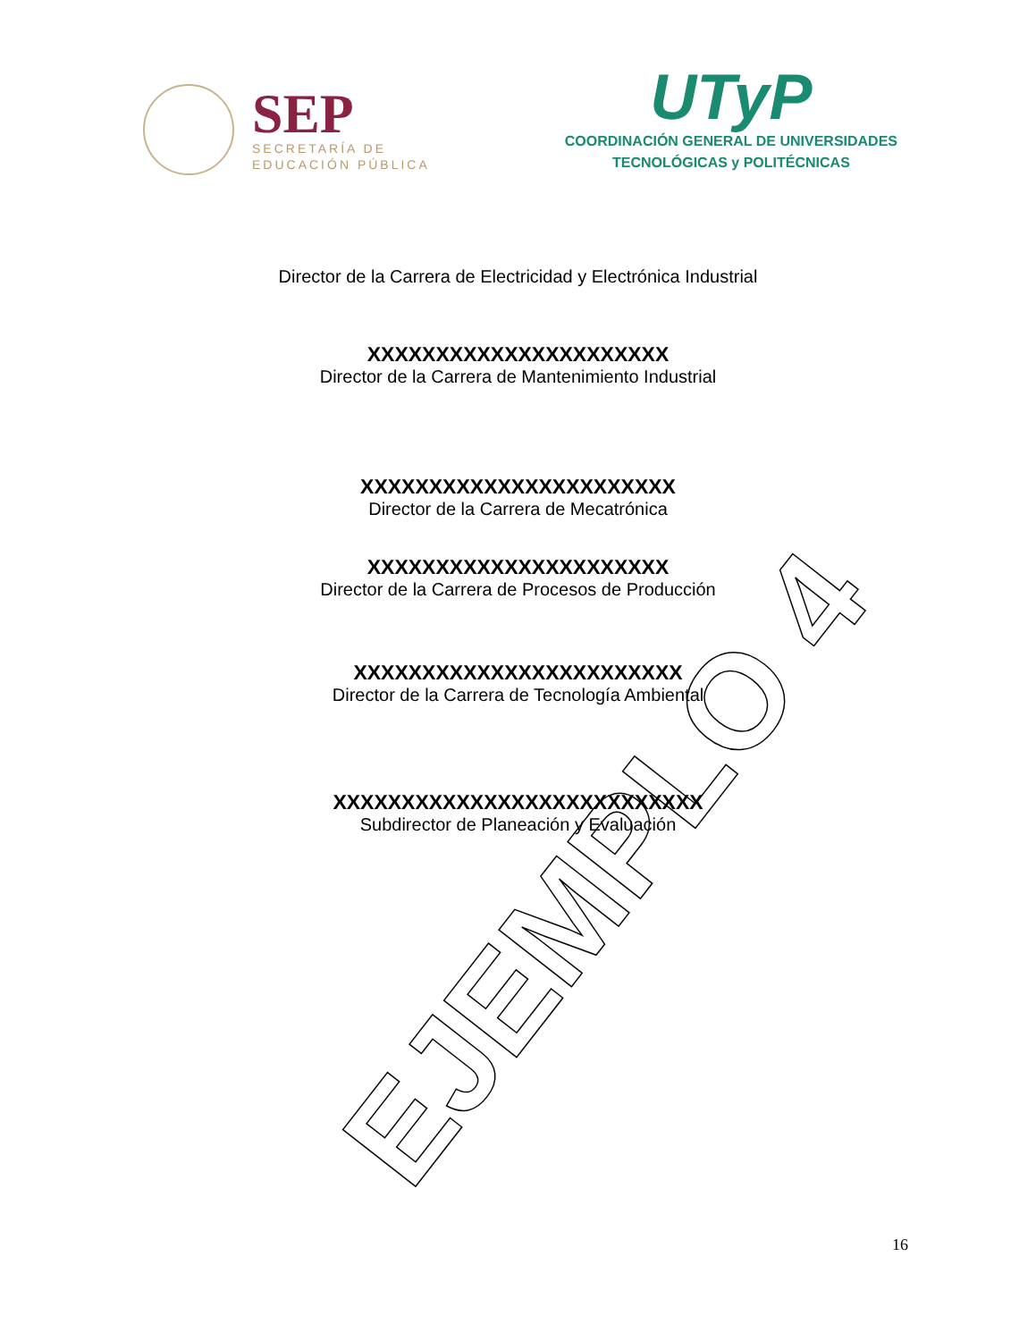SEP
SECRETARÍA DE
EDUCACIÓN PÚBLICA
UTyP
COORDINACIÓN GENERAL DE UNIVERSIDADES
TECNOLÓGICAS y POLITÉCNICAS
Director de la Carrera de Electricidad y Electrónica Industrial
XXXXXXXXXXXXXXXXXXXXXX
Director de la Carrera de Mantenimiento Industrial
XXXXXXXXXXXXXXXXXXXXXXX
Director de la Carrera de Mecatrónica
XXXXXXXXXXXXXXXXXXXXXX
Director de la Carrera de Procesos de Producción
XXXXXXXXXXXXXXXXXXXXXXXX
Director de la Carrera de Tecnología Ambiental
XXXXXXXXXXXXXXXXXXXXXXXXXXX
Subdirector de Planeación y Evaluación
EJEMPLO 4 16